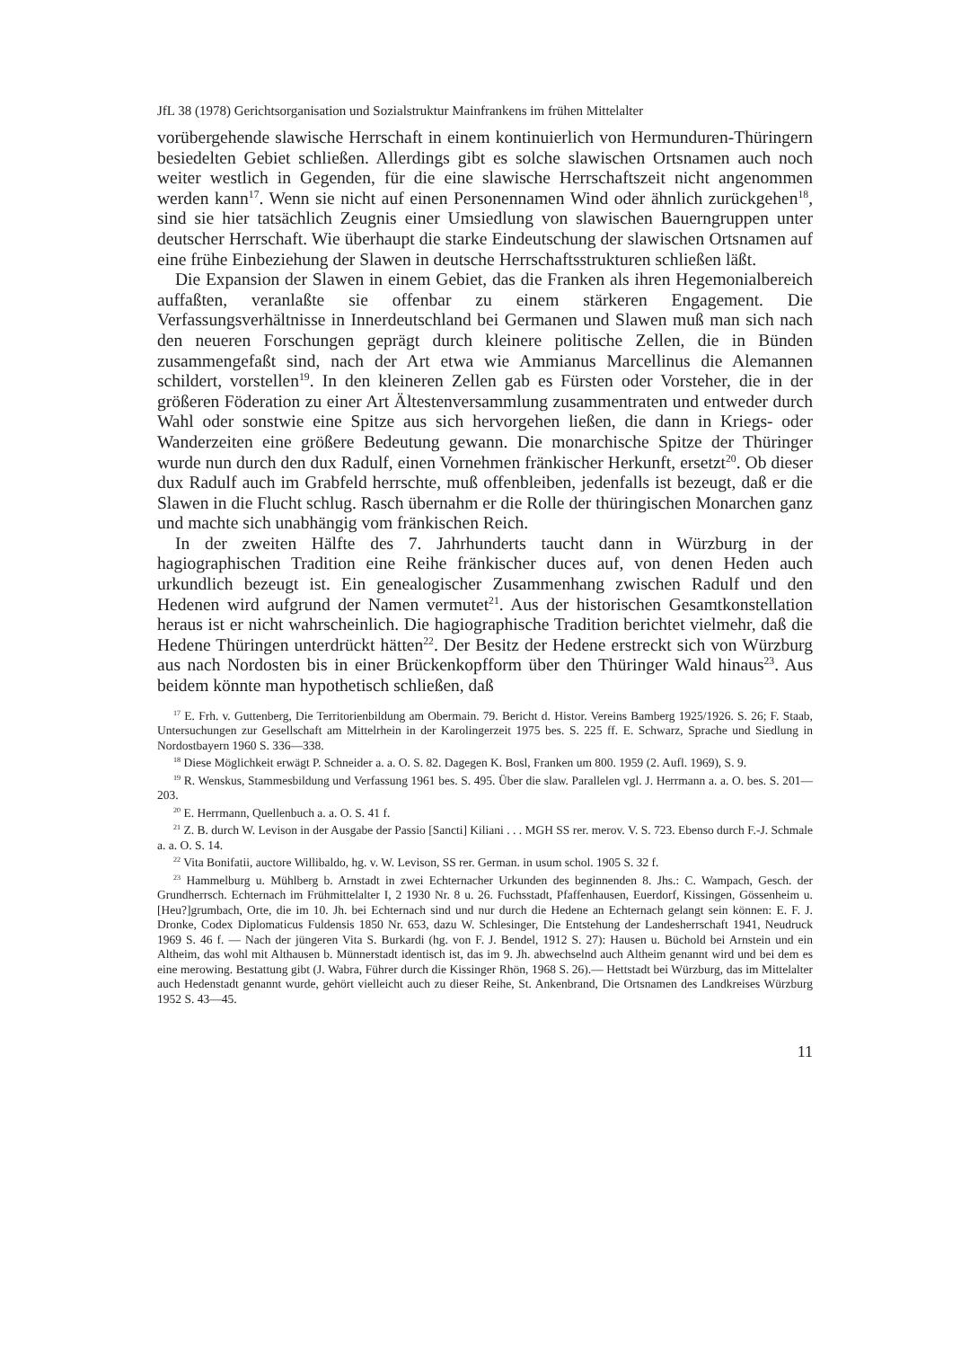JfL 38 (1978) Gerichtsorganisation und Sozialstruktur Mainfrankens im frühen Mittelalter
vorübergehende slawische Herrschaft in einem kontinuierlich von Hermunduren-Thüringern besiedelten Gebiet schließen. Allerdings gibt es solche slawischen Ortsnamen auch noch weiter westlich in Gegenden, für die eine slawische Herrschaftszeit nicht angenommen werden kann<sup>17</sup>. Wenn sie nicht auf einen Personennamen Wind oder ähnlich zurückgehen<sup>18</sup>, sind sie hier tatsächlich Zeugnis einer Umsiedlung von slawischen Bauerngruppen unter deutscher Herrschaft. Wie überhaupt die starke Eindeutschung der slawischen Ortsnamen auf eine frühe Einbeziehung der Slawen in deutsche Herrschaftsstrukturen schließen läßt.
Die Expansion der Slawen in einem Gebiet, das die Franken als ihren Hegemonialbereich auffaßten, veranlaßte sie offenbar zu einem stärkeren Engagement. Die Verfassungsverhältnisse in Innerdeutschland bei Germanen und Slawen muß man sich nach den neueren Forschungen geprägt durch kleinere politische Zellen, die in Bünden zusammengefaßt sind, nach der Art etwa wie Ammianus Marcellinus die Alemannen schildert, vorstellen<sup>19</sup>. In den kleineren Zellen gab es Fürsten oder Vorsteher, die in der größeren Föderation zu einer Art Ältestenversammlung zusammentraten und entweder durch Wahl oder sonstwie eine Spitze aus sich hervorgehen ließen, die dann in Kriegs- oder Wanderzeiten eine größere Bedeutung gewann. Die monarchische Spitze der Thüringer wurde nun durch den dux Radulf, einen Vornehmen fränkischer Herkunft, ersetzt<sup>20</sup>. Ob dieser dux Radulf auch im Grabfeld herrschte, muß offenbleiben, jedenfalls ist bezeugt, daß er die Slawen in die Flucht schlug. Rasch übernahm er die Rolle der thüringischen Monarchen ganz und machte sich unabhängig vom fränkischen Reich.
In der zweiten Hälfte des 7. Jahrhunderts taucht dann in Würzburg in der hagiographischen Tradition eine Reihe fränkischer duces auf, von denen Heden auch urkundlich bezeugt ist. Ein genealogischer Zusammenhang zwischen Radulf und den Hedenen wird aufgrund der Namen vermutet<sup>21</sup>. Aus der historischen Gesamtkonstellation heraus ist er nicht wahrscheinlich. Die hagiographische Tradition berichtet vielmehr, daß die Hedene Thüringen unterdrückt hätten<sup>22</sup>. Der Besitz der Hedene erstreckt sich von Würzburg aus nach Nordosten bis in einer Brückenkopfform über den Thüringer Wald hinaus<sup>23</sup>. Aus beidem könnte man hypothetisch schließen, daß
<sup>17</sup> E. Frh. v. Guttenberg, Die Territorienbildung am Obermain. 79. Bericht d. Histor. Vereins Bamberg 1925/1926. S. 26; F. Staab, Untersuchungen zur Gesellschaft am Mittelrhein in der Karolingerzeit 1975 bes. S. 225 ff. E. Schwarz, Sprache und Siedlung in Nordostbayern 1960 S. 336—338.
<sup>18</sup> Diese Möglichkeit erwägt P. Schneider a. a. O. S. 82. Dagegen K. Bosl, Franken um 800. 1959 (2. Aufl. 1969), S. 9.
<sup>19</sup> R. Wenskus, Stammesbildung und Verfassung 1961 bes. S. 495. Über die slaw. Parallelen vgl. J. Herrmann a. a. O. bes. S. 201—203.
<sup>20</sup> E. Herrmann, Quellenbuch a. a. O. S. 41 f.
<sup>21</sup> Z. B. durch W. Levison in der Ausgabe der Passio [Sancti] Kiliani . . . MGH SS rer. merov. V. S. 723. Ebenso durch F.-J. Schmale a. a. O. S. 14.
<sup>22</sup> Vita Bonifatii, auctore Willibaldo, hg. v. W. Levison, SS rer. German. in usum schol. 1905 S. 32 f.
<sup>23</sup> Hammelburg u. Mühlberg b. Arnstadt in zwei Echternacher Urkunden des beginnenden 8. Jhs.: C. Wampach, Gesch. der Grundherrsch. Echternach im Frühmittelalter I, 2 1930 Nr. 8 u. 26. Fuchsstadt, Pfaffenhausen, Euerdorf, Kissingen, Gössenheim u. [Heu?]grumbach, Orte, die im 10. Jh. bei Echternach sind und nur durch die Hedene an Echternach gelangt sein können: E. F. J. Dronke, Codex Diplomaticus Fuldensis 1850 Nr. 653, dazu W. Schlesinger, Die Entstehung der Landesherrschaft 1941, Neudruck 1969 S. 46 f. — Nach der jüngeren Vita S. Burkardi (hg. von F. J. Bendel, 1912 S. 27): Hausen u. Büchold bei Arnstein und ein Altheim, das wohl mit Althausen b. Münnerstadt identisch ist, das im 9. Jh. abwechselnd auch Altheim genannt wird und bei dem es eine merowing. Bestattung gibt (J. Wabra, Führer durch die Kissinger Rhön, 1968 S. 26).— Hettstadt bei Würzburg, das im Mittelalter auch Hedenstadt genannt wurde, gehört vielleicht auch zu dieser Reihe, St. Ankenbrand, Die Ortsnamen des Landkreises Würzburg 1952 S. 43—45.
11